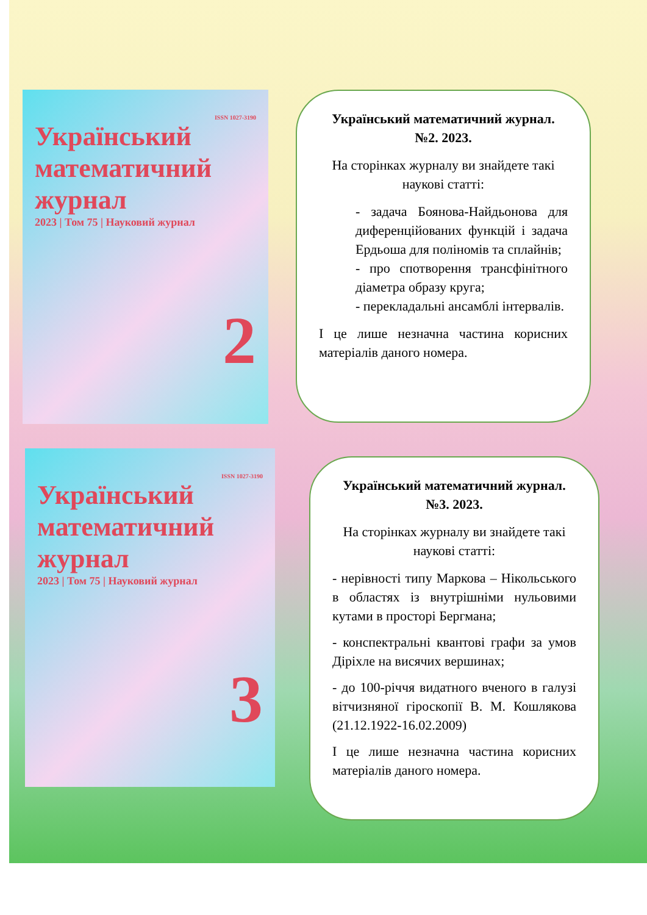ISSN 1027-3190
Український математичний журнал
2023 | Том 75 | Науковий журнал
2
Український математичний журнал. №2. 2023.
На сторінках журналу ви знайдете такі наукові статті:
- задача Боянова-Найдьонова для диференційованих функцій і задача Ердьоша для поліномів та сплайнів;
- про спотворення трансфінітного діаметра образу круга;
- перекладальні ансамблі інтервалів.
І це лише незначна частина корисних матеріалів даного номера.
ISSN 1027-3190
Український математичний журнал
2023 | Том 75 | Науковий журнал
3
Український математичний журнал. №3. 2023.
На сторінках журналу ви знайдете такі наукові статті:
- нерівності типу Маркова – Нікольського в областях із внутрішніми нульовими кутами в просторі Бергмана;
- конспектральні квантові графи за умов Діріхле на висячих вершинах;
- до 100-річчя видатного вченого в галузі вітчизняної гіроскопії В. М. Кошлякова (21.12.1922-16.02.2009)
І це лише незначна частина корисних матеріалів даного номера.